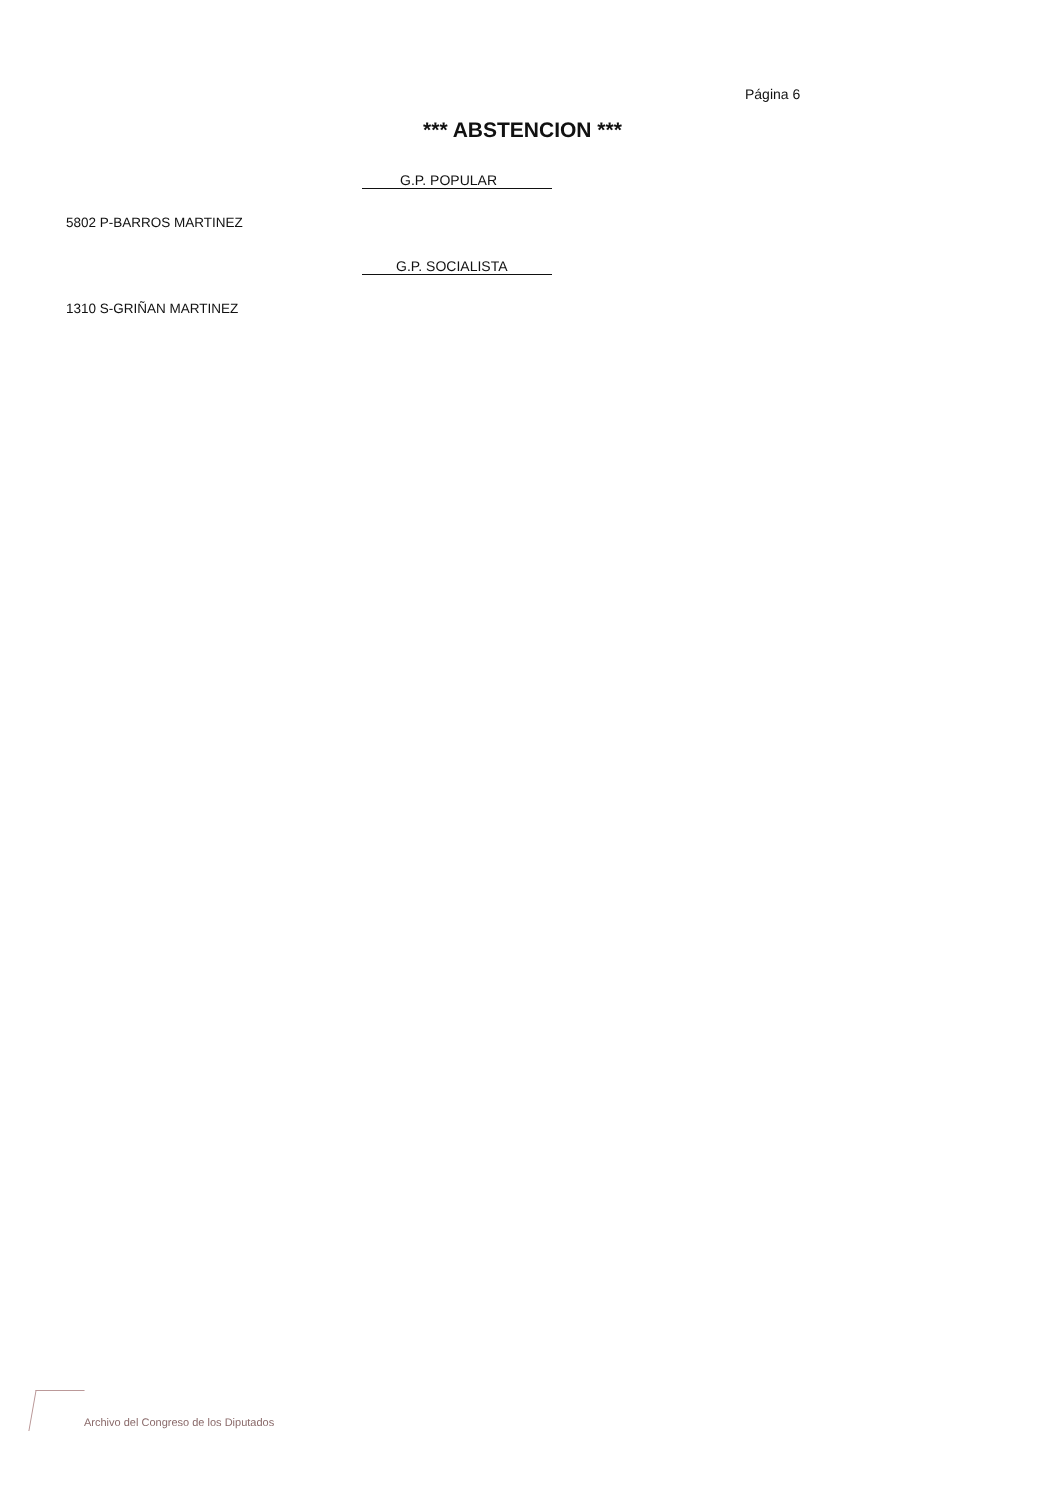Página 6
*** ABSTENCION ***
G.P. POPULAR
5802 P-BARROS MARTINEZ
G.P. SOCIALISTA
1310 S-GRIÑAN MARTINEZ
Archivo del Congreso de los Diputados